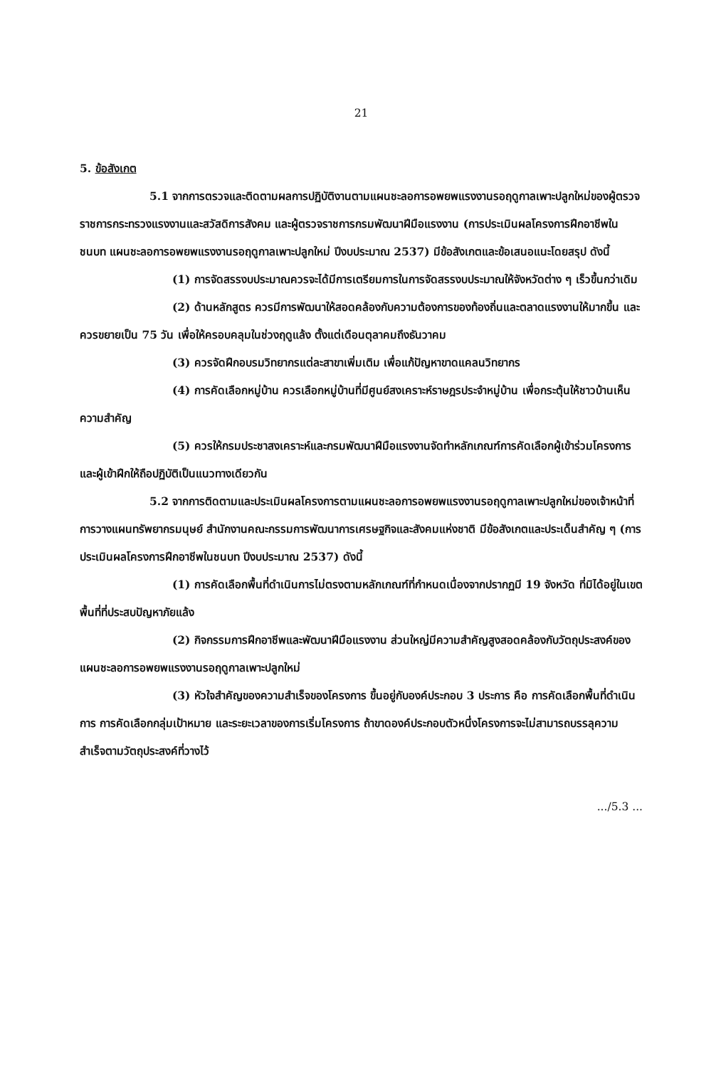21
5. ข้อสังเกต
5.1 จากการตรวจและติดตามผลการปฏิบัติงานตามแผนชะลอการอพยพแรงงานรอฤดูกาลเพาะปลูกใหม่ของผู้ตรวจราชการกระทรวงแรงงานและสวัสดิการสังคม และผู้ตรวจราชการกรมพัฒนาฝีมือแรงงาน (การประเมินผลโครงการฝึกอาชีพในชนบท แผนชะลอการอพยพแรงงานรอฤดูกาลเพาะปลูกใหม่ ปีงบประมาณ 2537) มีข้อสังเกตและข้อเสนอแนะโดยสรุป ดังนี้
(1) การจัดสรรงบประมาณควรจะได้มีการเตรียมการในการจัดสรรงบประมาณให้จังหวัดต่าง ๆ เร็วขึ้นกว่าเดิม
(2) ด้านหลักสูตร ควรมีการพัฒนาให้สอดคล้องกับความต้องการของท้องถิ่นและตลาดแรงงานให้มากขึ้น และควรขยายเป็น 75 วัน เพื่อให้ครอบคลุมในช่วงฤดูแล้ง ตั้งแต่เดือนตุลาคมถึงธันวาคม
(3) ควรจัดฝึกอบรมวิทยากรแต่ละสาขาเพิ่มเติม เพื่อแก้ปัญหาขาดแคลนวิทยากร
(4) การคัดเลือกหมู่บ้าน ควรเลือกหมู่บ้านที่มีศูนย์สงเคราะห์ราษฎรประจำหมู่บ้าน เพื่อกระตุ้นให้ชาวบ้านเห็นความสำคัญ
(5) ควรให้กรมประชาสงเคราะห์และกรมพัฒนาฝีมือแรงงานจัดทำหลักเกณฑ์การคัดเลือกผู้เข้าร่วมโครงการและผู้เข้าฝึกให้ถือปฏิบัติเป็นแนวทางเดียวกัน
5.2 จากการติดตามและประเมินผลโครงการตามแผนชะลอการอพยพแรงงานรอฤดูกาลเพาะปลูกใหม่ของเจ้าหน้าที่การวางแผนทรัพยากรมนุษย์ สำนักงานคณะกรรมการพัฒนาการเศรษฐกิจและสังคมแห่งชาติ มีข้อสังเกตและประเด็นสำคัญ ๆ (การประเมินผลโครงการฝึกอาชีพในชนบท ปีงบประมาณ 2537) ดังนี้
(1) การคัดเลือกพื้นที่ดำเนินการไม่ตรงตามหลักเกณฑ์ที่กำหนดเนื่องจากปรากฏมี 19 จังหวัด ที่มิได้อยู่ในเขตพื้นที่ที่ประสบปัญหาภัยแล้ง
(2) กิจกรรมการฝึกอาชีพและพัฒนาฝีมือแรงงาน ส่วนใหญ่มีความสำคัญสูงสอดคล้องกับวัตถุประสงค์ของแผนชะลอการอพยพแรงงานรอฤดูกาลเพาะปลูกใหม่
(3) หัวใจสำคัญของความสำเร็จของโครงการ ขึ้นอยู่กับองค์ประกอบ 3 ประการ คือ การคัดเลือกพื้นที่ดำเนินการ การคัดเลือกกลุ่มเป้าหมาย และระยะเวลาของการเริ่มโครงการ ถ้าขาดองค์ประกอบตัวหนึ่งโครงการจะไม่สามารถบรรลุความสำเร็จตามวัตถุประสงค์ที่วางไว้
.../5.3 ...